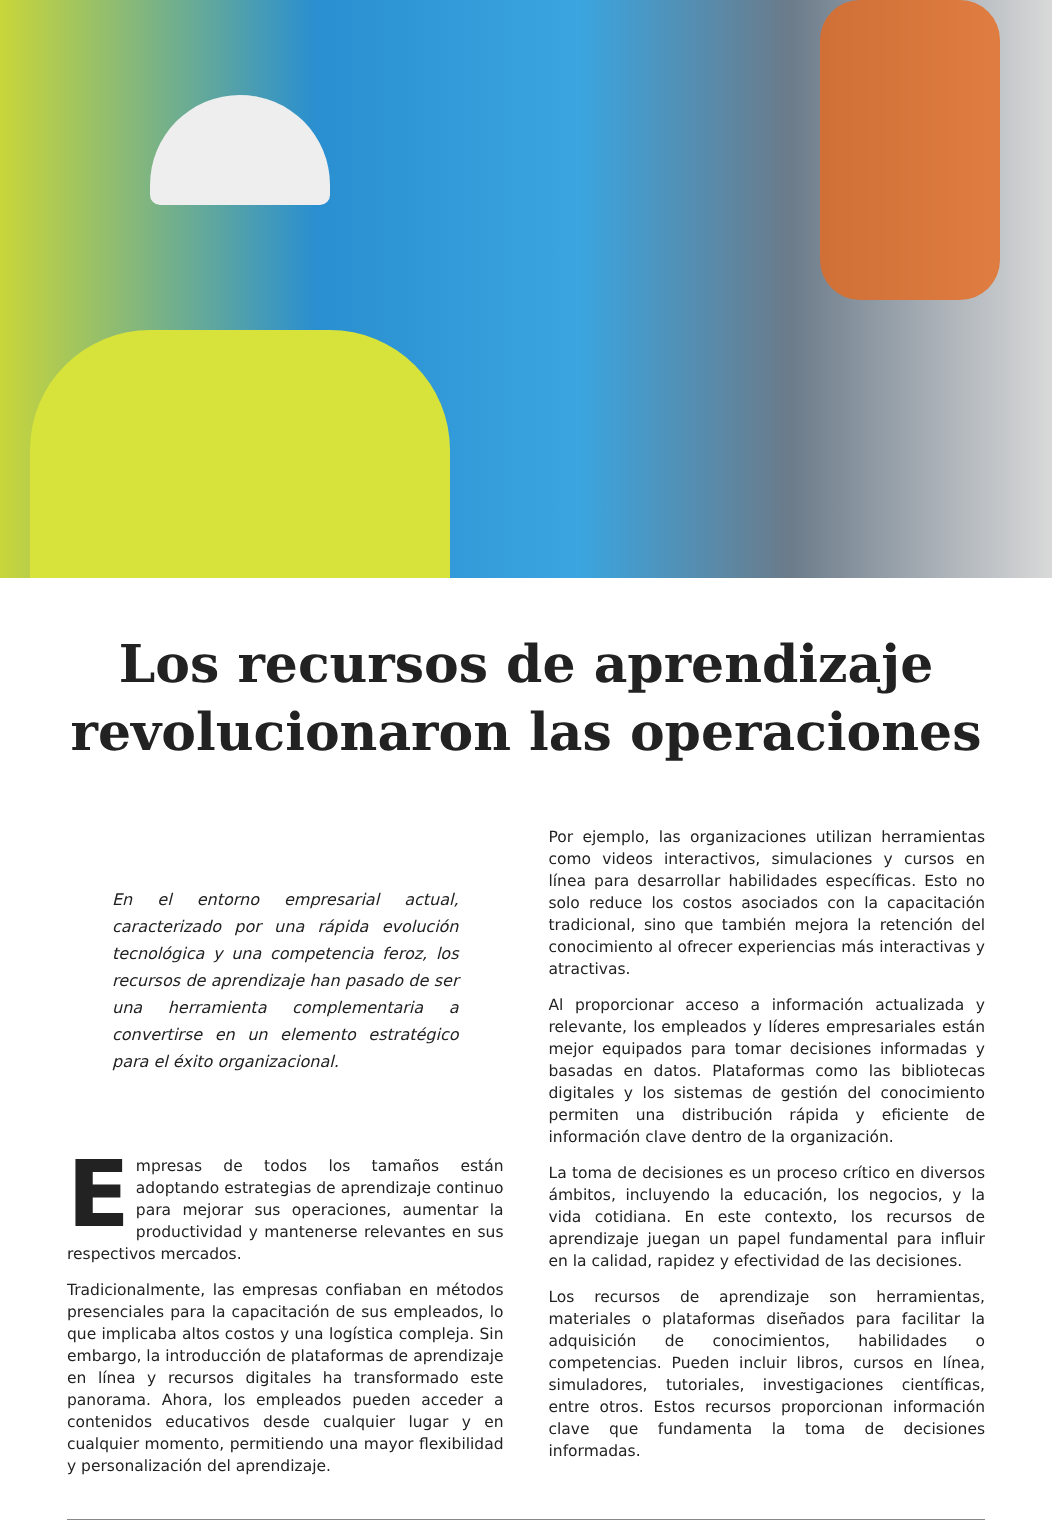Los recursos de aprendizaje
revolucionaron las operaciones
En el entorno empresarial actual, caracterizado por una rápida evolución tecnológica y una competencia feroz, los recursos de aprendizaje han pasado de ser una herramienta complementaria a convertirse en un elemento estratégico para el éxito organizacional.
Empresas de todos los tamaños están adoptando estrategias de aprendizaje continuo para mejorar sus operaciones, aumentar la productividad y mantenerse relevantes en sus respectivos mercados.
Tradicionalmente, las empresas confiaban en métodos presenciales para la capacitación de sus empleados, lo que implicaba altos costos y una logística compleja. Sin embargo, la introducción de plataformas de aprendizaje en línea y recursos digitales ha transformado este panorama. Ahora, los empleados pueden acceder a contenidos educativos desde cualquier lugar y en cualquier momento, permitiendo una mayor flexibilidad y personalización del aprendizaje.
Por ejemplo, las organizaciones utilizan herramientas como videos interactivos, simulaciones y cursos en línea para desarrollar habilidades específicas. Esto no solo reduce los costos asociados con la capacitación tradicional, sino que también mejora la retención del conocimiento al ofrecer experiencias más interactivas y atractivas.
Al proporcionar acceso a información actualizada y relevante, los empleados y líderes empresariales están mejor equipados para tomar decisiones informadas y basadas en datos. Plataformas como las bibliotecas digitales y los sistemas de gestión del conocimiento permiten una distribución rápida y eficiente de información clave dentro de la organización.
La toma de decisiones es un proceso crítico en diversos ámbitos, incluyendo la educación, los negocios, y la vida cotidiana. En este contexto, los recursos de aprendizaje juegan un papel fundamental para influir en la calidad, rapidez y efectividad de las decisiones.
Los recursos de aprendizaje son herramientas, materiales o plataformas diseñados para facilitar la adquisición de conocimientos, habilidades o competencias. Pueden incluir libros, cursos en línea, simuladores, tutoriales, investigaciones científicas, entre otros. Estos recursos proporcionan información clave que fundamenta la toma de decisiones informadas.